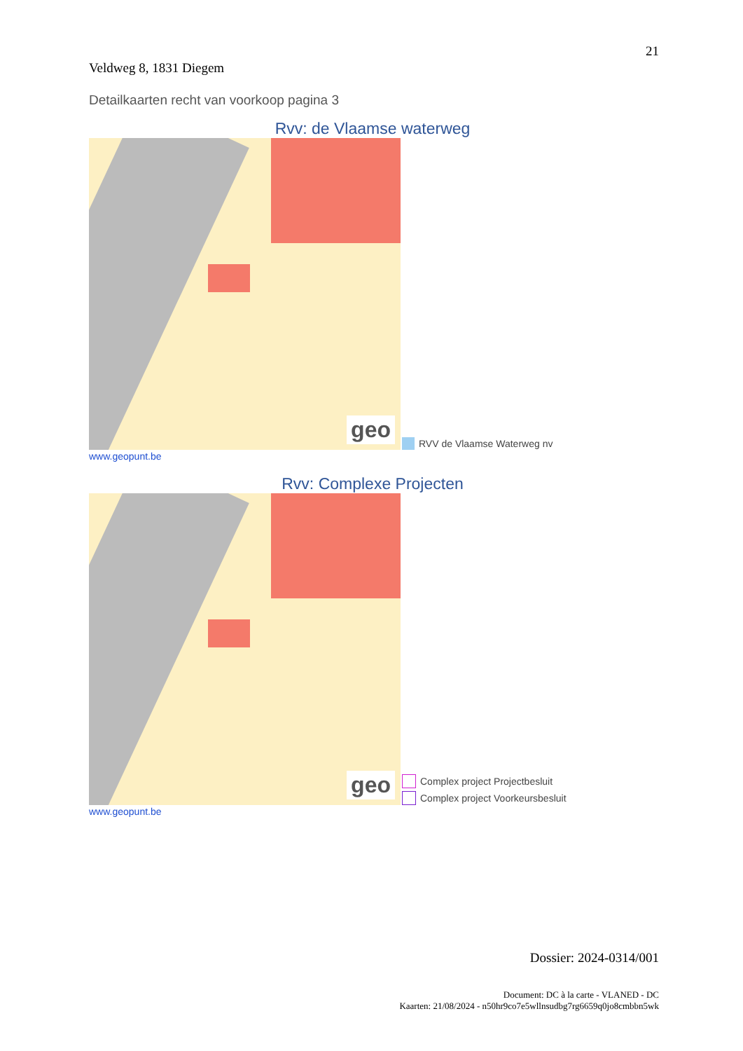21
Veldweg 8, 1831 Diegem
Detailkaarten recht van voorkoop pagina 3
Rvv: de Vlaamse waterweg
geo
RVV de Vlaamse Waterweg nv
www.geopunt.be
Rvv: Complexe Projecten
geo
Complex project Projectbesluit
Complex project Voorkeursbesluit
www.geopunt.be
Dossier: 2024-0314/001
Document: DC à la carte - VLANED - DC
Kaarten: 21/08/2024 - n50hr9co7e5wllnsudbg7rg6659q0jo8cmbbn5wk